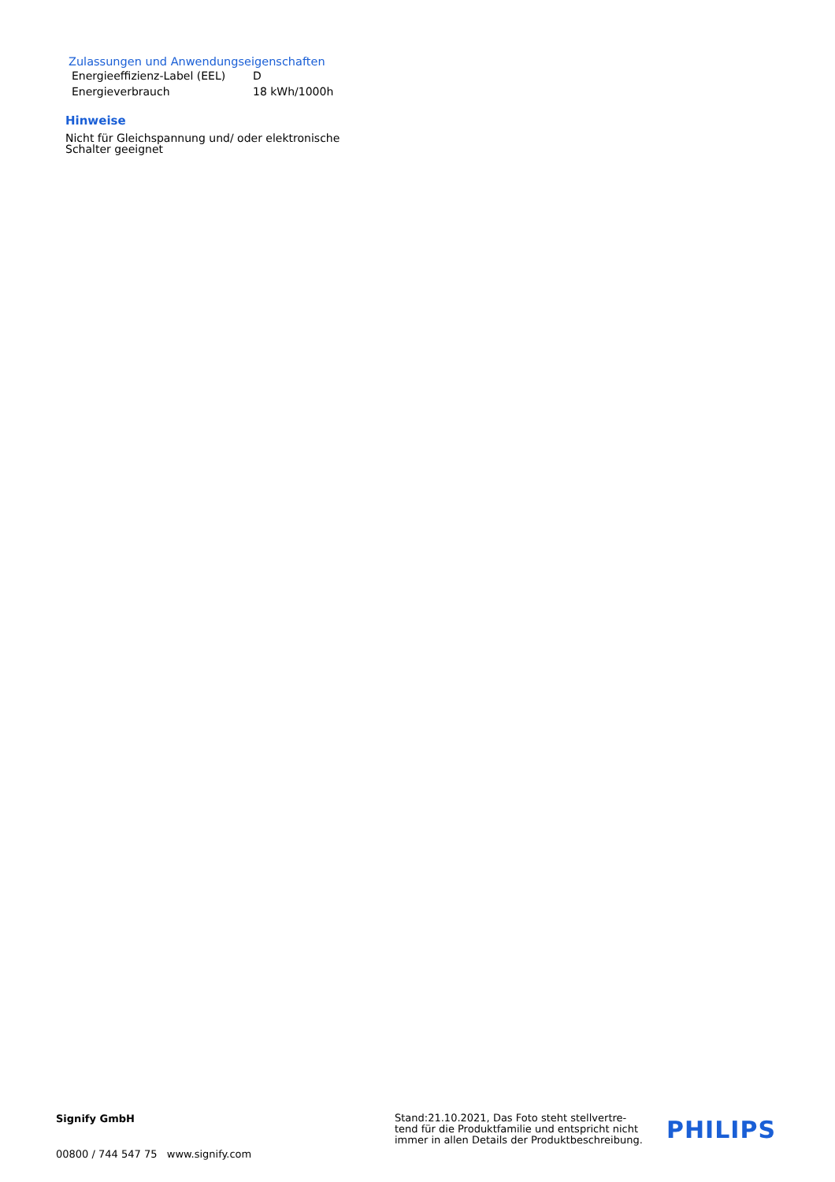Zulassungen und Anwendungseigenschaften
| Energieeffizienz-Label (EEL) | D |
| Energieverbrauch | 18 kWh/1000h |
Hinweise
Nicht für Gleichspannung und/ oder elektronische
Schalter geeignet
Signify GmbH
00800 / 744 547 75 www.signify.com
Stand:21.10.2021, Das Foto steht stellvertre-
tend für die Produktfamilie und entspricht nicht
immer in allen Details der Produktbeschreibung.
PHILIPS